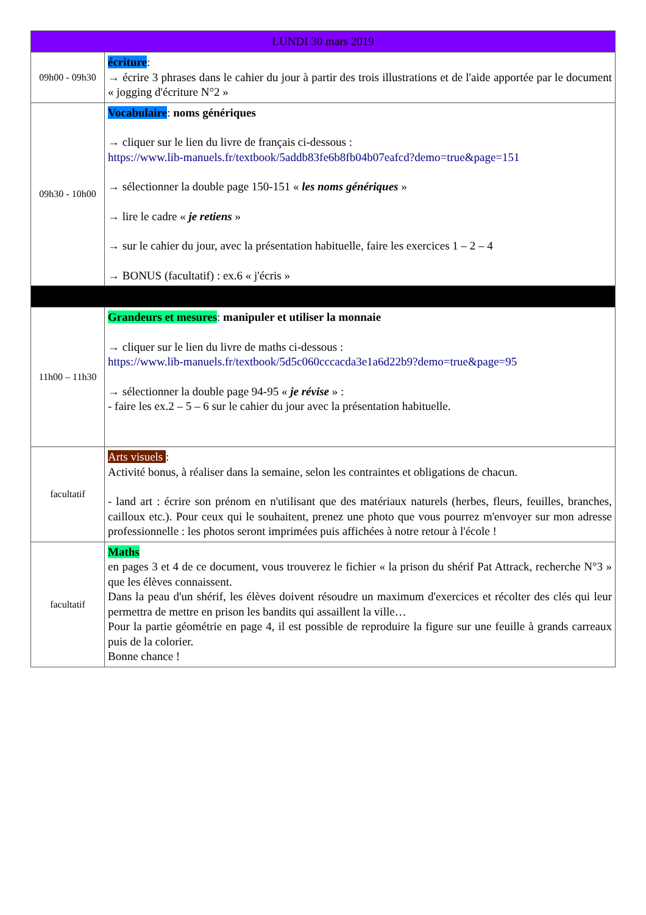| LUNDI 30 mars 2019 | |
| --- | --- |
| 09h00 - 09h30 | écriture : → écrire 3 phrases dans le cahier du jour à partir des trois illustrations et de l'aide apportée par le document « jogging d'écriture N°2 » |
| 09h30 - 10h00 | Vocabulaire : noms génériques → cliquer sur le lien du livre de français ci-dessous : https://www.lib-manuels.fr/textbook/5addb83fe6b8fb04b07eafcd?demo=true&page=151 → sélectionner la double page 150-151 « les noms génériques » → lire le cadre « je retiens » → sur le cahier du jour, avec la présentation habituelle, faire les exercices 1 – 2 – 4 → BONUS (facultatif) : ex.6 « j'écris » |
| 11h00 – 11h30 | Grandeurs et mesures : manipuler et utiliser la monnaie → cliquer sur le lien du livre de maths ci-dessous : https://www.lib-manuels.fr/textbook/5d5c060cccacda3e1a6d22b9?demo=true&page=95 → sélectionner la double page 94-95 « je révise » : - faire les ex.2 – 5 – 6 sur le cahier du jour avec la présentation habituelle. |
| facultatif | Arts visuels : Activité bonus, à réaliser dans la semaine, selon les contraintes et obligations de chacun. - land art : écrire son prénom en n'utilisant que des matériaux naturels (herbes, fleurs, feuilles, branches, cailloux etc.). Pour ceux qui le souhaitent, prenez une photo que vous pourrez m'envoyer sur mon adresse professionnelle : les photos seront imprimées puis affichées à notre retour à l'école ! |
| facultatif | Maths en pages 3 et 4 de ce document, vous trouverez le fichier « la prison du shérif Pat Attrack, recherche N°3 » que les élèves connaissent. Dans la peau d'un shérif, les élèves doivent résoudre un maximum d'exercices et récolter des clés qui leur permettra de mettre en prison les bandits qui assaillent la ville… Pour la partie géométrie en page 4, il est possible de reproduire la figure sur une feuille à grands carreaux puis de la colorier. Bonne chance ! |